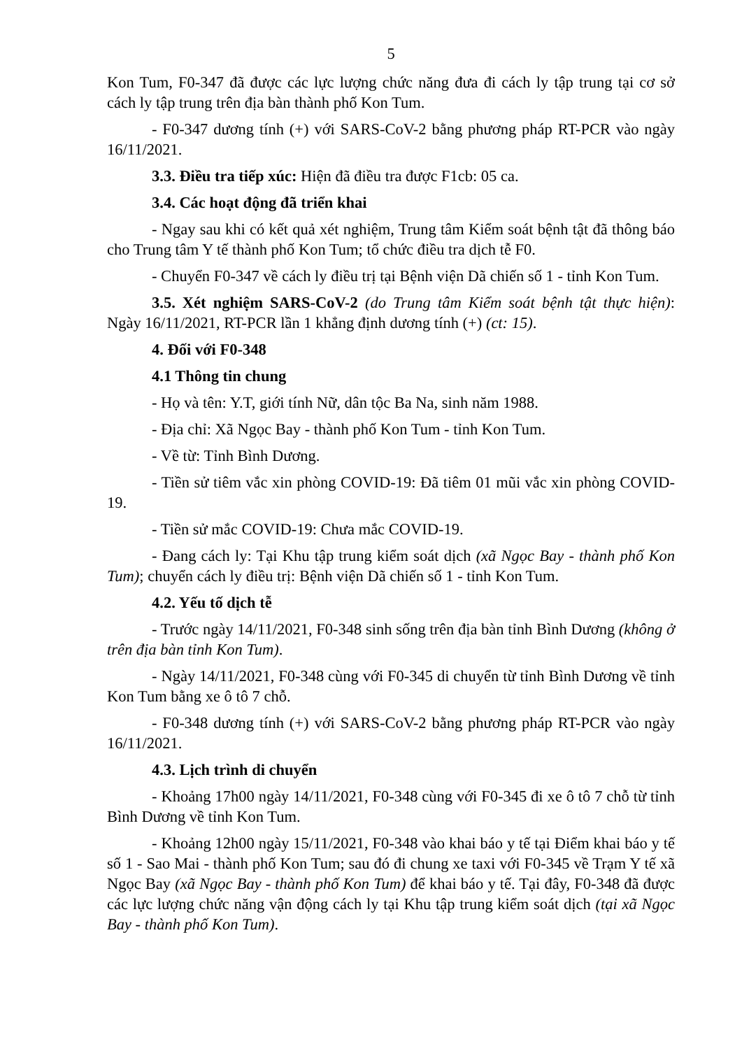5
Kon Tum, F0-347 đã được các lực lượng chức năng đưa đi cách ly tập trung tại cơ sở cách ly tập trung trên địa bàn thành phố Kon Tum.
- F0-347 dương tính (+) với SARS-CoV-2 bằng phương pháp RT-PCR vào ngày 16/11/2021.
3.3. Điều tra tiếp xúc: Hiện đã điều tra được F1cb: 05 ca.
3.4. Các hoạt động đã triển khai
- Ngay sau khi có kết quả xét nghiệm, Trung tâm Kiểm soát bệnh tật đã thông báo cho Trung tâm Y tế thành phố Kon Tum; tổ chức điều tra dịch tễ F0.
- Chuyển F0-347 về cách ly điều trị tại Bệnh viện Dã chiến số 1 - tỉnh Kon Tum.
3.5. Xét nghiệm SARS-CoV-2 (do Trung tâm Kiểm soát bệnh tật thực hiện): Ngày 16/11/2021, RT-PCR lần 1 khẳng định dương tính (+) (ct: 15).
4. Đối với F0-348
4.1 Thông tin chung
- Họ và tên: Y.T, giới tính Nữ, dân tộc Ba Na, sinh năm 1988.
- Địa chỉ: Xã Ngọc Bay - thành phố Kon Tum - tỉnh Kon Tum.
- Về từ: Tỉnh Bình Dương.
- Tiền sử tiêm vắc xin phòng COVID-19: Đã tiêm 01 mũi vắc xin phòng COVID-19.
- Tiền sử mắc COVID-19: Chưa mắc COVID-19.
- Đang cách ly: Tại Khu tập trung kiểm soát dịch (xã Ngọc Bay - thành phố Kon Tum); chuyển cách ly điều trị: Bệnh viện Dã chiến số 1 - tỉnh Kon Tum.
4.2. Yếu tố dịch tễ
- Trước ngày 14/11/2021, F0-348 sinh sống trên địa bàn tỉnh Bình Dương (không ở trên địa bàn tỉnh Kon Tum).
- Ngày 14/11/2021, F0-348 cùng với F0-345 di chuyển từ tỉnh Bình Dương về tỉnh Kon Tum bằng xe ô tô 7 chỗ.
- F0-348 dương tính (+) với SARS-CoV-2 bằng phương pháp RT-PCR vào ngày 16/11/2021.
4.3. Lịch trình di chuyển
- Khoảng 17h00 ngày 14/11/2021, F0-348 cùng với F0-345 đi xe ô tô 7 chỗ từ tỉnh Bình Dương về tỉnh Kon Tum.
- Khoảng 12h00 ngày 15/11/2021, F0-348 vào khai báo y tế tại Điểm khai báo y tế số 1 - Sao Mai - thành phố Kon Tum; sau đó đi chung xe taxi với F0-345 về Trạm Y tế xã Ngọc Bay (xã Ngọc Bay - thành phố Kon Tum) để khai báo y tế. Tại đây, F0-348 đã được các lực lượng chức năng vận động cách ly tại Khu tập trung kiểm soát dịch (tại xã Ngọc Bay - thành phố Kon Tum).